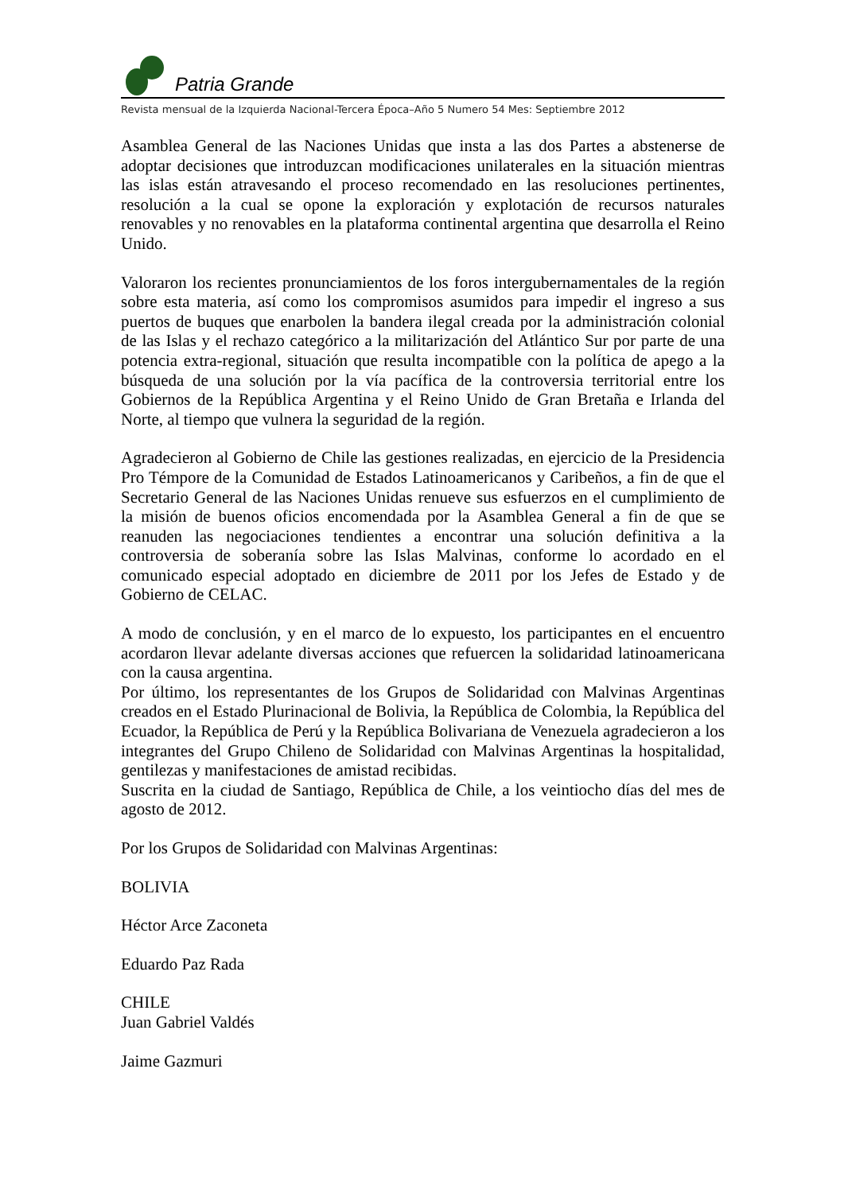Patria Grande
Revista mensual de la Izquierda Nacional-Tercera Época–Año 5 Numero 54 Mes: Septiembre 2012
Asamblea General de las Naciones Unidas que insta a las dos Partes a abstenerse de adoptar decisiones que introduzcan modificaciones unilaterales en la situación mientras las islas están atravesando el proceso recomendado en las resoluciones pertinentes, resolución a la cual se opone la exploración y explotación de recursos naturales renovables y no renovables en la plataforma continental argentina que desarrolla el Reino Unido.
Valoraron los recientes pronunciamientos de los foros intergubernamentales de la región sobre esta materia, así como los compromisos asumidos para impedir el ingreso a sus puertos de buques que enarbolen la bandera ilegal creada por la administración colonial de las Islas y el rechazo categórico a la militarización del Atlántico Sur por parte de una potencia extra-regional, situación que resulta incompatible con la política de apego a la búsqueda de una solución por la vía pacífica de la controversia territorial entre los Gobiernos de la República Argentina y el Reino Unido de Gran Bretaña e Irlanda del Norte, al tiempo que vulnera la seguridad de la región.
Agradecieron al Gobierno de Chile las gestiones realizadas, en ejercicio de la Presidencia Pro Témpore de la Comunidad de Estados Latinoamericanos y Caribeños, a fin de que el Secretario General de las Naciones Unidas renueve sus esfuerzos en el cumplimiento de la misión de buenos oficios encomendada por la Asamblea General a fin de que se reanuden las negociaciones tendientes a encontrar una solución definitiva a la controversia de soberanía sobre las Islas Malvinas, conforme lo acordado en el comunicado especial adoptado en diciembre de 2011 por los Jefes de Estado y de Gobierno de CELAC.
A modo de conclusión, y en el marco de lo expuesto, los participantes en el encuentro acordaron llevar adelante diversas acciones que refuercen la solidaridad latinoamericana con la causa argentina.
Por último, los representantes de los Grupos de Solidaridad con Malvinas Argentinas creados en el Estado Plurinacional de Bolivia, la República de Colombia, la República del Ecuador, la República de Perú y la República Bolivariana de Venezuela agradecieron a los integrantes del Grupo Chileno de Solidaridad con Malvinas Argentinas la hospitalidad, gentilezas y manifestaciones de amistad recibidas.
Suscrita en la ciudad de Santiago, República de Chile, a los veintiocho días del mes de agosto de 2012.
Por los Grupos de Solidaridad con Malvinas Argentinas:
BOLIVIA
Héctor Arce Zaconeta
Eduardo Paz Rada
CHILE
Juan Gabriel Valdés
Jaime Gazmuri